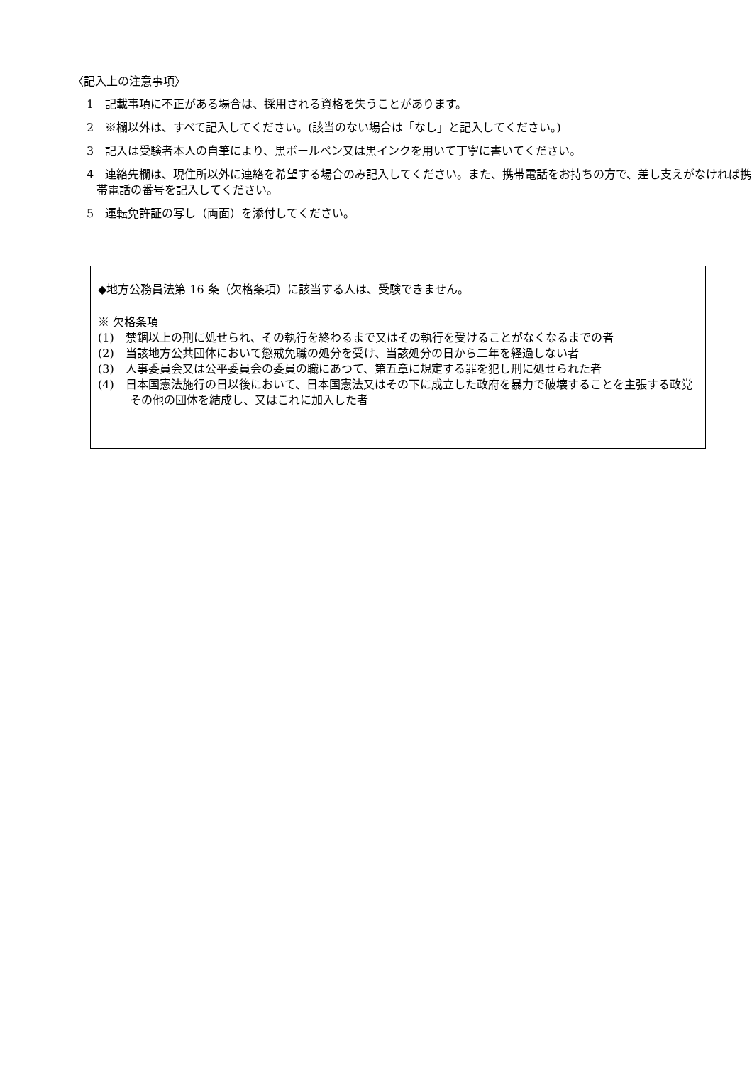〈記入上の注意事項〉
1　記載事項に不正がある場合は、採用される資格を失うことがあります。
2　※欄以外は、すべて記入してください。(該当のない場合は「なし」と記入してください。)
3　記入は受験者本人の自筆により、黒ボールペン又は黒インクを用いて丁寧に書いてください。
4　連絡先欄は、現住所以外に連絡を希望する場合のみ記入してください。また、携帯電話をお持ちの方で、差し支えがなければ携帯電話の番号を記入してください。
5　運転免許証の写し（両面）を添付してください。
◆地方公務員法第 16 条（欠格条項）に該当する人は、受験できません。
※ 欠格条項
(1)　禁錮以上の刑に処せられ、その執行を終わるまで又はその執行を受けることがなくなるまでの者
(2)　当該地方公共団体において懲戒免職の処分を受け、当該処分の日から二年を経過しない者
(3)　人事委員会又は公平委員会の委員の職にあつて、第五章に規定する罪を犯し刑に処せられた者
(4)　日本国憲法施行の日以後において、日本国憲法又はその下に成立した政府を暴力で破壊することを主張する政党その他の団体を結成し、又はこれに加入した者